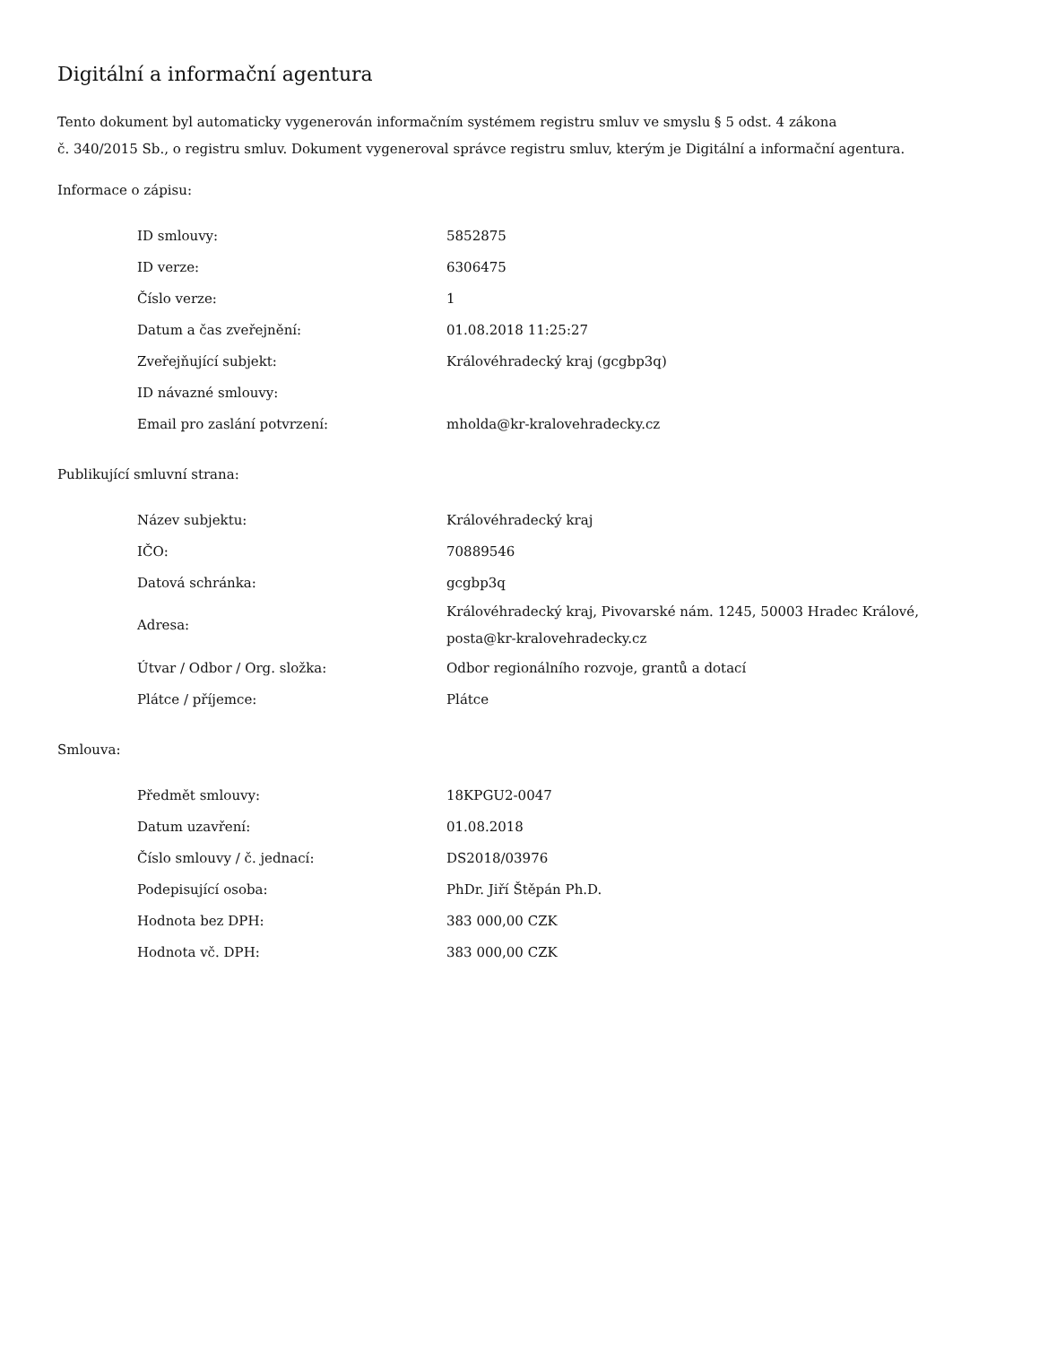Digitální a informační agentura
Tento dokument byl automaticky vygenerován informačním systémem registru smluv ve smyslu § 5 odst. 4 zákona
č. 340/2015 Sb., o registru smluv. Dokument vygeneroval správce registru smluv, kterým je Digitální a informační agentura.
Informace o zápisu:
| ID smlouvy: | 5852875 |
| ID verze: | 6306475 |
| Číslo verze: | 1 |
| Datum a čas zveřejnění: | 01.08.2018 11:25:27 |
| Zveřejňující subjekt: | Královéhradecký kraj (gcgbp3q) |
| ID návazné smlouvy: | |
| Email pro zaslání potvrzení: | mholda@kr-kralovehradecky.cz |
Publikující smluvní strana:
| Název subjektu: | Královéhradecký kraj |
| IČO: | 70889546 |
| Datová schránka: | gcgbp3q |
| Adresa: | Královéhradecký kraj, Pivovarské nám. 1245, 50003 Hradec Králové, posta@kr-kralovehradecky.cz |
| Útvar / Odbor / Org. složka: | Odbor regionálního rozvoje, grantů a dotací |
| Plátce / příjemce: | Plátce |
Smlouva:
| Předmět smlouvy: | 18KPGU2-0047 |
| Datum uzavření: | 01.08.2018 |
| Číslo smlouvy / č. jednací: | DS2018/03976 |
| Podepisující osoba: | PhDr. Jiří Štěpán Ph.D. |
| Hodnota bez DPH: | 383 000,00 CZK |
| Hodnota vč. DPH: | 383 000,00 CZK |